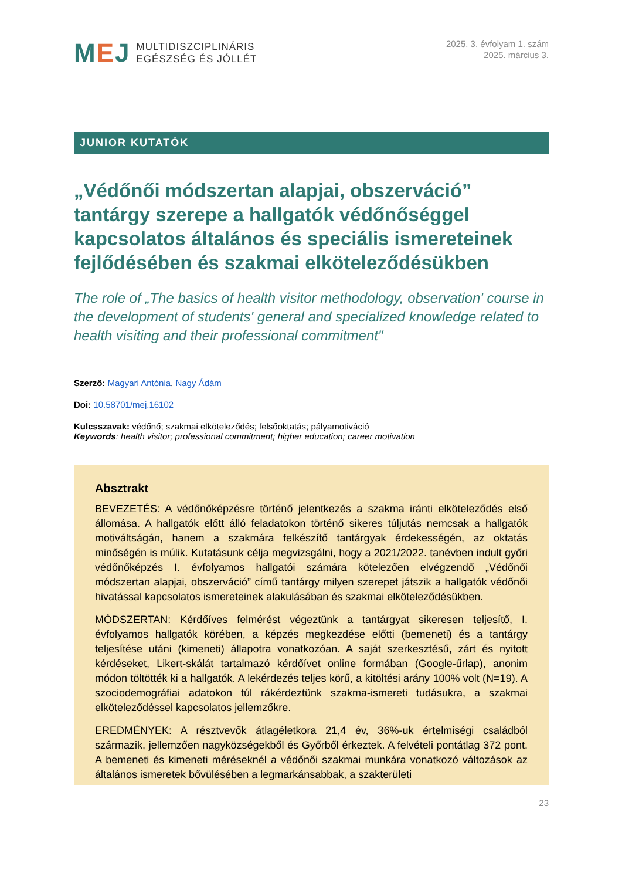MEJ
MULTIDISZCIPLINÁRIS
EGÉSZSÉG ÉS JÓLLÉT
2025. 3. évfolyam 1. szám
2025. március 3.
JUNIOR KUTATÓK
„Védőnői módszertan alapjai, obszerváció” tantárgy szerepe a hallgatók védőnőséggel kapcsolatos általános és speciális ismereteinek fejlődésében és szakmai elköteleződésükben
The role of „The basics of health visitor methodology, observation' course in the development of students' general and specialized knowledge related to health visiting and their professional commitment"
Szerző: Magyari Antónia, Nagy Ádám
Doi: 10.58701/mej.16102
Kulcsszavak: védőnő; szakmai elköteleződés; felsőoktatás; pályamotiváció
Keywords: health visitor; professional commitment; higher education; career motivation
Absztrakt
BEVEZETÉS: A védőnőképzésre történő jelentkezés a szakma iránti elköteleződés első állomása. A hallgatók előtt álló feladatokon történő sikeres túljutás nemcsak a hallgatók motiváltságán, hanem a szakmára felkészítő tantárgyak érdekességén, az oktatás minőségén is múlik. Kutatásunk célja megvizsgálni, hogy a 2021/2022. tanévben indult győri védőnőképzés I. évfolyamos hallgatói számára kötelezően elvégzendő „Védőnői módszertan alapjai, obszerváció” című tantárgy milyen szerepet játszik a hallgatók védőnői hivatással kapcsolatos ismereteinek alakulásában és szakmai elköteleződésükben.
MÓDSZERTAN: Kérdőíves felmérést végeztünk a tantárgyat sikeresen teljesítő, I. évfolyamos hallgatók körében, a képzés megkezdése előtti (bemeneti) és a tantárgy teljesítése utáni (kimeneti) állapotra vonatkozóan. A saját szerkesztésű, zárt és nyitott kérdéseket, Likert-skálát tartalmazó kérdőívet online formában (Google-űrlap), anonim módon töltötték ki a hallgatók. A lekérdezés teljes körű, a kitöltési arány 100% volt (N=19). A szociodemográfiai adatokon túl rákérdeztünk szakma-ismereti tudásukra, a szakmai elköteleződéssel kapcsolatos jellemzőkre.
EREDMÉNYEK: A résztvevők átlagéletkora 21,4 év, 36%-uk értelmiségi családból származik, jellemzően nagyközségekből és Győrből érkeztek. A felvételi pontátlag 372 pont. A bemeneti és kimeneti méréseknél a védőnői szakmai munkára vonatkozó változások az általános ismeretek bővülésében a legmarkánsabbak, a szakterületi
23